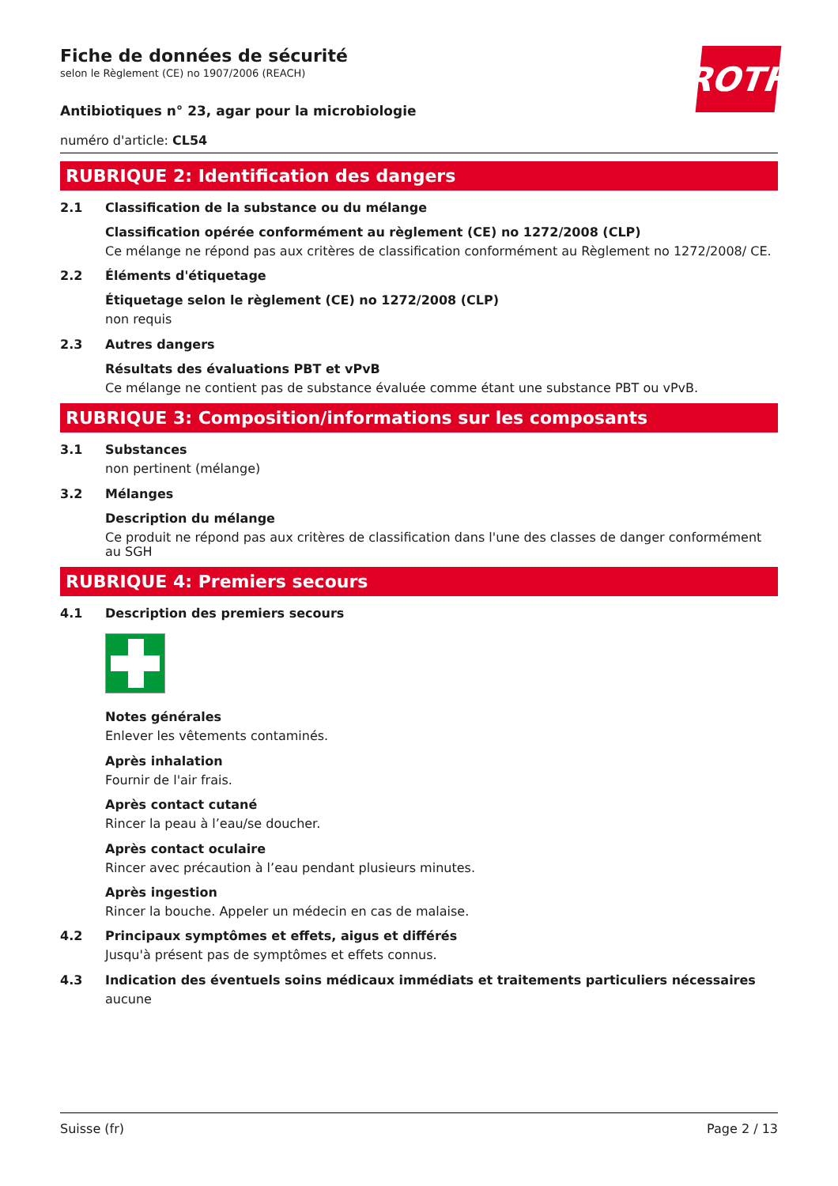ROTH
Fiche de données de sécurité
selon le Règlement (CE) no 1907/2006 (REACH)
Antibiotiques n° 23, agar pour la microbiologie
numéro d'article: CL54
RUBRIQUE 2: Identification des dangers
2.1 Classification de la substance ou du mélange
Classification opérée conformément au règlement (CE) no 1272/2008 (CLP)
Ce mélange ne répond pas aux critères de classification conformément au Règlement no 1272/2008/ CE.
2.2 Éléments d'étiquetage
Étiquetage selon le règlement (CE) no 1272/2008 (CLP)
non requis
2.3 Autres dangers
Résultats des évaluations PBT et vPvB
Ce mélange ne contient pas de substance évaluée comme étant une substance PBT ou vPvB.
RUBRIQUE 3: Composition/informations sur les composants
3.1 Substances
non pertinent (mélange)
3.2 Mélanges
Description du mélange
Ce produit ne répond pas aux critères de classification dans l'une des classes de danger conformément au SGH
RUBRIQUE 4: Premiers secours
4.1 Description des premiers secours
Notes générales
Enlever les vêtements contaminés.
Après inhalation
Fournir de l'air frais.
Après contact cutané
Rincer la peau à l’eau/se doucher.
Après contact oculaire
Rincer avec précaution à l’eau pendant plusieurs minutes.
Après ingestion
Rincer la bouche. Appeler un médecin en cas de malaise.
4.2 Principaux symptômes et effets, aigus et différés
Jusqu'à présent pas de symptômes et effets connus.
4.3 Indication des éventuels soins médicaux immédiats et traitements particuliers nécessaires
aucune
Suisse (fr) Page 2 / 13